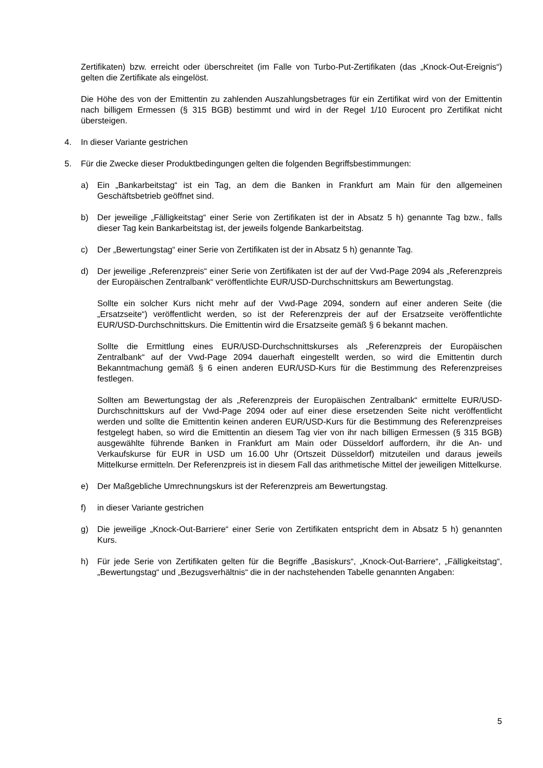Zertifikaten) bzw. erreicht oder überschreitet (im Falle von Turbo-Put-Zertifikaten (das „Knock-Out-Ereignis“) gelten die Zertifikate als eingelöst.
Die Höhe des von der Emittentin zu zahlenden Auszahlungsbetrages für ein Zertifikat wird von der Emittentin nach billigem Ermessen (§ 315 BGB) bestimmt und wird in der Regel 1/10 Eurocent pro Zertifikat nicht übersteigen.
4. In dieser Variante gestrichen
5. Für die Zwecke dieser Produktbedingungen gelten die folgenden Begriffsbestimmungen:
a) Ein „Bankarbeitstag“ ist ein Tag, an dem die Banken in Frankfurt am Main für den allgemeinen Geschäftsbetrieb geöffnet sind.
b) Der jeweilige „Fälligkeitstag“ einer Serie von Zertifikaten ist der in Absatz 5 h) genannte Tag bzw., falls dieser Tag kein Bankarbeitstag ist, der jeweils folgende Bankarbeitstag.
c) Der „Bewertungstag“ einer Serie von Zertifikaten ist der in Absatz 5 h) genannte Tag.
d) Der jeweilige „Referenzpreis“ einer Serie von Zertifikaten ist der auf der Vwd-Page 2094 als „Referenzpreis der Europäischen Zentralbank“ veröffentlichte EUR/USD-Durchschnittskurs am Bewertungstag.
Sollte ein solcher Kurs nicht mehr auf der Vwd-Page 2094, sondern auf einer anderen Seite (die „Ersatzseite“) veröffentlicht werden, so ist der Referenzpreis der auf der Ersatzseite veröffentlichte EUR/USD-Durchschnittskurs. Die Emittentin wird die Ersatzseite gemäß § 6 bekannt machen.
Sollte die Ermittlung eines EUR/USD-Durchschnittskurses als „Referenzpreis der Europäischen Zentralbank“ auf der Vwd-Page 2094 dauerhaft eingestellt werden, so wird die Emittentin durch Bekanntmachung gemäß § 6 einen anderen EUR/USD-Kurs für die Bestimmung des Referenzpreises festlegen.
Sollten am Bewertungstag der als „Referenzpreis der Europäischen Zentralbank“ ermittelte EUR/USD-Durchschnittskurs auf der Vwd-Page 2094 oder auf einer diese ersetzenden Seite nicht veröffentlicht werden und sollte die Emittentin keinen anderen EUR/USD-Kurs für die Bestimmung des Referenzpreises festgelegt haben, so wird die Emittentin an diesem Tag vier von ihr nach billigen Ermessen (§ 315 BGB) ausgewählte führende Banken in Frankfurt am Main oder Düsseldorf auffordern, ihr die An- und Verkaufskurse für EUR in USD um 16.00 Uhr (Ortszeit Düsseldorf) mitzuteilen und daraus jeweils Mittelkurse ermitteln. Der Referenzpreis ist in diesem Fall das arithmetische Mittel der jeweiligen Mittelkurse.
e) Der Maßgebliche Umrechnungskurs ist der Referenzpreis am Bewertungstag.
f) in dieser Variante gestrichen
g) Die jeweilige „Knock-Out-Barriere“ einer Serie von Zertifikaten entspricht dem in Absatz 5 h) genannten Kurs.
h) Für jede Serie von Zertifikaten gelten für die Begriffe „Basiskurs“, „Knock-Out-Barriere“, „Fälligkeitstag“, „Bewertungstag“ und „Bezugsverhältnis“ die in der nachstehenden Tabelle genannten Angaben:
5